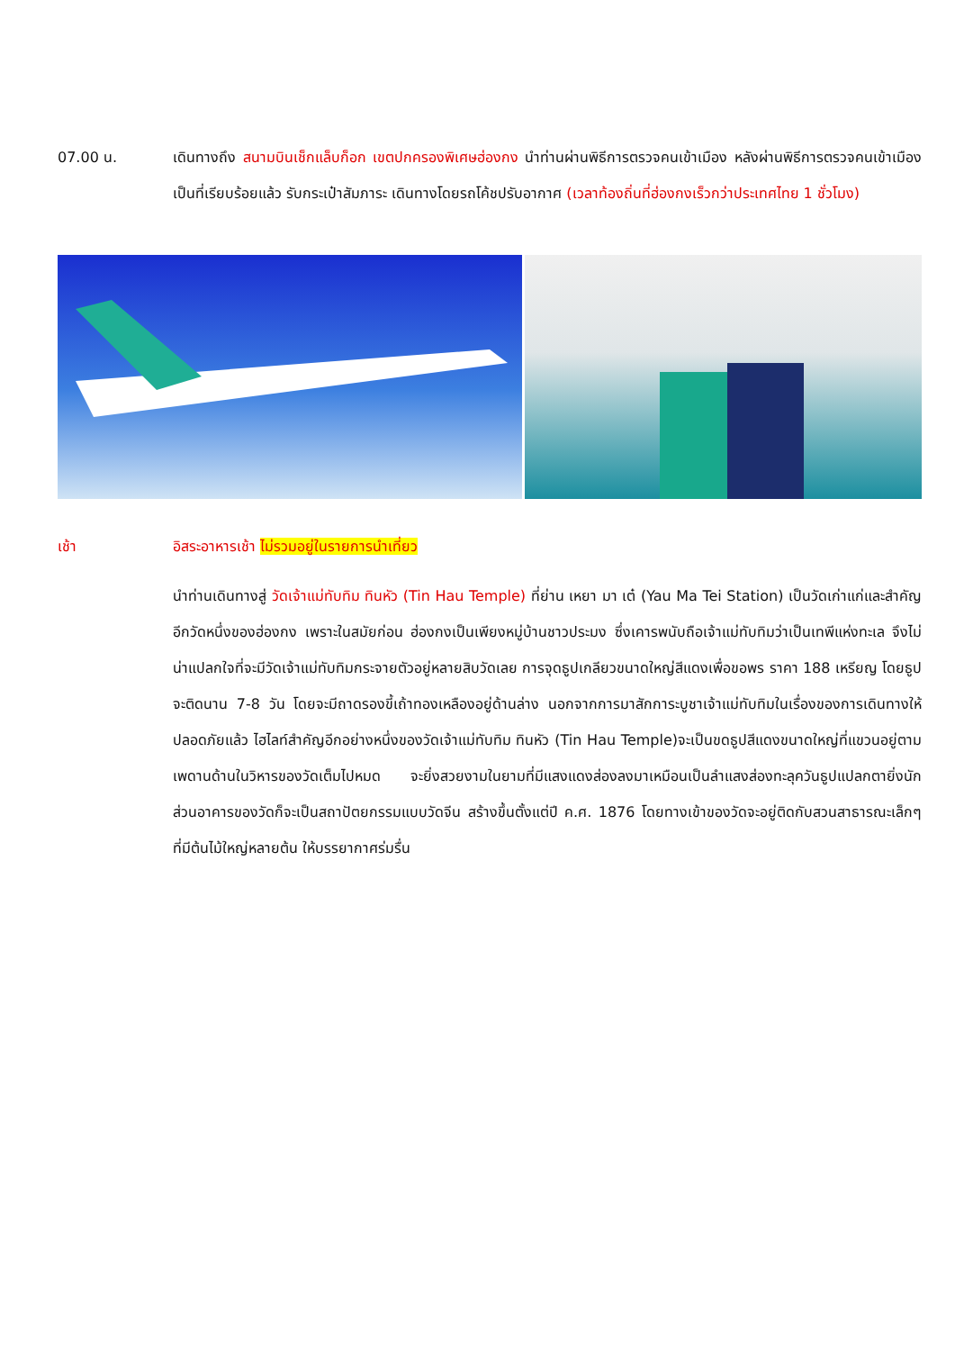07.00 น. เดินทางถึง สนามบินเช็กแล็บก็อก เขตปกครองพิเศษฮ่องกง นำท่านผ่านพิธีการตรวจคนเข้าเมือง หลังผ่านพิธีการตรวจคนเข้าเมืองเป็นที่เรียบร้อยแล้ว รับกระเป๋าสัมภาระ เดินทางโดยรถโค้ชปรับอากาศ (เวลาท้องถิ่นที่ฮ่องกงเร็วกว่าประเทศไทย 1 ชั่วโมง)
เช้า อิสระอาหารเช้า ไม่รวมอยู่ในรายการนำเที่ยว
นำท่านเดินทางสู่ วัดเจ้าแม่ทับทิม ทินหัว (Tin Hau Temple) ที่ย่าน เหยา มา เต๋ (Yau Ma Tei Station) เป็นวัดเก่าแก่และสำคัญอีกวัดหนึ่งของฮ่องกง เพราะในสมัยก่อน ฮ่องกงเป็นเพียงหมู่บ้านชาวประมง ซึ่งเคารพนับถือเจ้าแม่ทับทิมว่าเป็นเทพีแห่งทะเล จึงไม่น่าแปลกใจที่จะมีวัดเจ้าแม่ทับทิมกระจายตัวอยู่หลายสิบวัดเลย การจุดธูปเกลียวขนาดใหญ่สีแดงเพื่อขอพร ราคา 188 เหรียญ โดยธูปจะติดนาน 7-8 วัน โดยจะมีถาดรองขี้เถ้าทองเหลืองอยู่ด้านล่าง นอกจากการมาสักการะบูชาเจ้าแม่ทับทิมในเรื่องของการเดินทางให้ปลอดภัยแล้ว ไฮไลท์สำคัญอีกอย่างหนึ่งของวัดเจ้าแม่ทับทิม ทินหัว (Tin Hau Temple)จะเป็นขดธูปสีแดงขนาดใหญ่ที่แขวนอยู่ตามเพดานด้านในวิหารของวัดเต็มไปหมด จะยิ่งสวยงามในยามที่มีแสงแดงส่องลงมาเหมือนเป็นลำแสงส่องทะลุควันธูปแปลกตายิ่งนัก ส่วนอาคารของวัดก็จะเป็นสถาปัตยกรรมแบบวัดจีน สร้างขึ้นตั้งแต่ปี ค.ศ. 1876 โดยทางเข้าของวัดจะอยู่ติดกับสวนสาธารณะเล็กๆที่มีต้นไม้ใหญ่หลายต้น ให้บรรยากาศร่มรื่น